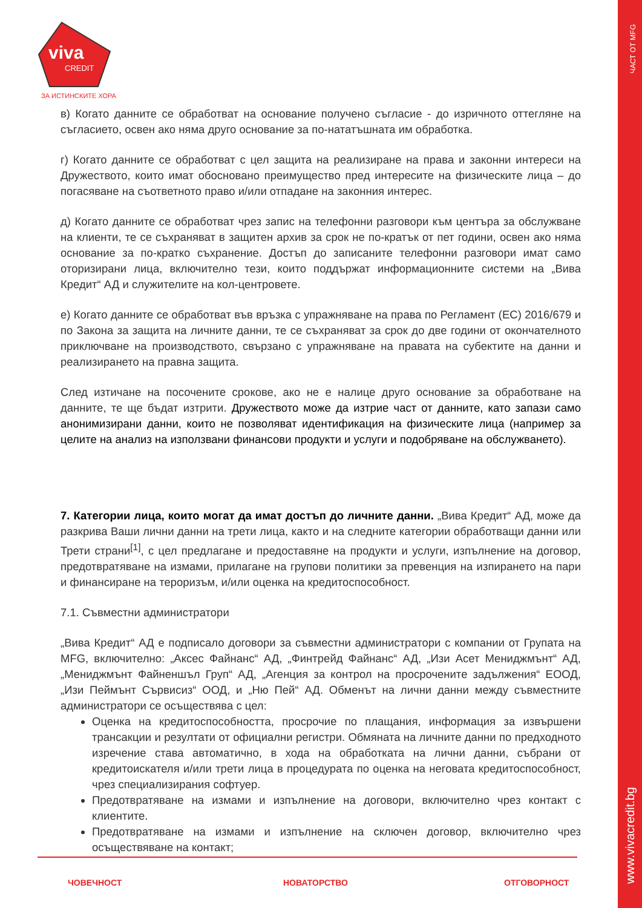ЧАСТ ОТ MFG
www.vivacredit.bg
viva
CREDIT
ЗА ИСТИНСКИТЕ ХОРА
в) Когато данните се обработват на основание получено съгласие - до изричното оттегляне на съгласието, освен ако няма друго основание за по-нататъшната им обработка.
г) Когато данните се обработват с цел защита на реализиране на права и законни интереси на Дружеството, които имат обосновано преимущество пред интересите на физическите лица – до погасяване на съответното право и/или отпадане на законния интерес.
д) Когато данните се обработват чрез запис на телефонни разговори към центъра за обслужване на клиенти, те се съхраняват в защитен архив за срок не по-кратък от пет години, освен ако няма основание за по-кратко съхранение. Достъп до записаните телефонни разговори имат само оторизирани лица, включително тези, които поддържат информационните системи на „Вива Кредит“ АД и служителите на кол-центровете.
е) Когато данните се обработват във връзка с упражняване на права по Регламент (ЕС) 2016/679 и по Закона за защита на личните данни, те се съхраняват за срок до две години от окончателното приключване на производството, свързано с упражняване на правата на субектите на данни и реализирането на правна защита.
След изтичане на посочените срокове, ако не е налице друго основание за обработване на данните, те ще бъдат изтрити. Дружеството може да изтрие част от данните, като запази само анонимизирани данни, които не позволяват идентификация на физическите лица (например за целите на анализ на използвани финансови продукти и услуги и подобряване на обслужването).
7. Категории лица, които могат да имат достъп до личните данни. „Вива Кредит“ АД, може да разкрива Ваши лични данни на трети лица, както и на следните категории обработващи данни или Трети страни<sup>[1]</sup>, с цел предлагане и предоставяне на продукти и услуги, изпълнение на договор, предотвратяване на измами, прилагане на групови политики за превенция на изпирането на пари и финансиране на тероризъм, и/или оценка на кредитоспособност.
7.1. Съвместни администратори
„Вива Кредит“ АД е подписало договори за съвместни администратори с компании от Групата на MFG, включително: „Аксес Файнанс“ АД, „Финтрейд Файнанс“ АД, „Изи Асет Мениджмънт“ АД, „Мениджмънт Файненшъл Груп“ АД, „Агенция за контрол на просрочените задължения“ ЕООД, „Изи Пеймънт Сървисиз“ ООД, и „Ню Пей“ АД. Обменът на лични данни между съвместните администратори се осъществява с цел:
Оценка на кредитоспособността, просрочие по плащания, информация за извършени трансакции и резултати от официални регистри. Обмяната на личните данни по предходното изречение става автоматично, в хода на обработката на лични данни, събрани от кредитоискателя и/или трети лица в процедурата по оценка на неговата кредитоспособност, чрез специализирания софтуер.
Предотвратяване на измами и изпълнение на договори, включително чрез контакт с клиентите.
Предотвратяване на измами и изпълнение на сключен договор, включително чрез осъществяване на контакт;
ЧОВЕЧНОСТ НОВАТОРСТВО ОТГОВОРНОСТ